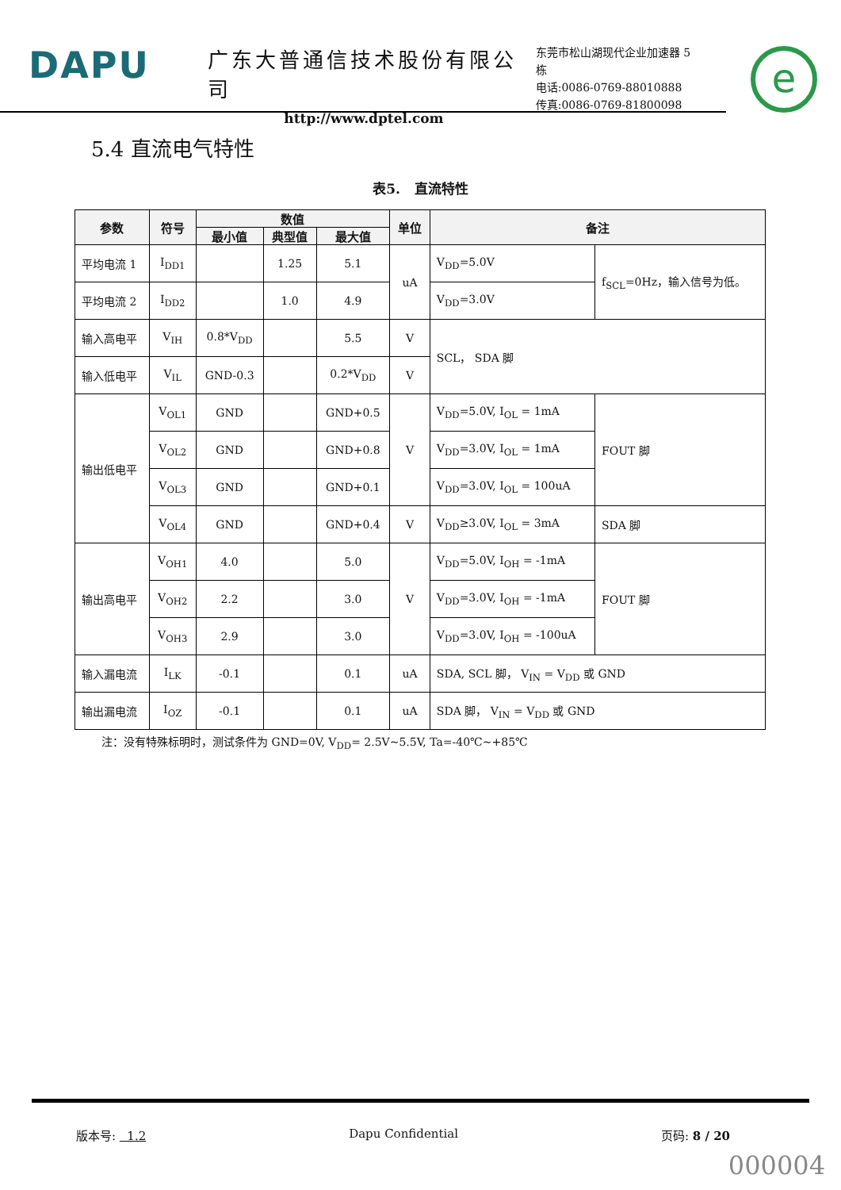DAPU
广东大普通信技术股份有限公司
http://www.dptel.com
东莞市松山湖现代企业加速器 5 栋
电话:0086-0769-88010888
传真:0086-0769-81800098
e
5.4 直流电气特性
表5. 直流特性
| 参数 | 符号 | 数值 | | | 单位 | 备注 | |
| --- | --- | --- | --- | --- | --- | --- | --- |
| | | 最小值 | 典型值 | 最大值 | | | |
| 平均电流 1 | I<sub>DD1</sub> | | 1.25 | 5.1 | uA | V<sub>DD</sub>=5.0V | f<sub>SCL</sub>=0Hz，输入信号为低。 |
| 平均电流 2 | I<sub>DD2</sub> | | 1.0 | 4.9 | | V<sub>DD</sub>=3.0V | |
| 输入高电平 | V<sub>IH</sub> | 0.8*V<sub>DD</sub> | | 5.5 | V | SCL， SDA 脚 | |
| 输入低电平 | V<sub>IL</sub> | GND-0.3 | | 0.2*V<sub>DD</sub> | V | | |
| 输出低电平 | V<sub>OL1</sub> | GND | | GND+0.5 | V | V<sub>DD</sub>=5.0V, I<sub>OL</sub> = 1mA | FOUT 脚 |
| | V<sub>OL2</sub> | GND | | GND+0.8 | | V<sub>DD</sub>=3.0V, I<sub>OL</sub> = 1mA | |
| | V<sub>OL3</sub> | GND | | GND+0.1 | | V<sub>DD</sub>=3.0V, I<sub>OL</sub> = 100uA | |
| | V<sub>OL4</sub> | GND | | GND+0.4 | V | V<sub>DD</sub>≥3.0V, I<sub>OL</sub> = 3mA | SDA 脚 |
| 输出高电平 | V<sub>OH1</sub> | 4.0 | | 5.0 | V | V<sub>DD</sub>=5.0V, I<sub>OH</sub> = -1mA | FOUT 脚 |
| | V<sub>OH2</sub> | 2.2 | | 3.0 | | V<sub>DD</sub>=3.0V, I<sub>OH</sub> = -1mA | |
| | V<sub>OH3</sub> | 2.9 | | 3.0 | | V<sub>DD</sub>=3.0V, I<sub>OH</sub> = -100uA | |
| 输入漏电流 | I<sub>LK</sub> | -0.1 | | 0.1 | uA | SDA, SCL 脚， V<sub>IN</sub> = V<sub>DD</sub> 或 GND | |
| 输出漏电流 | I<sub>OZ</sub> | -0.1 | | 0.1 | uA | SDA 脚， V<sub>IN</sub> = V<sub>DD</sub> 或 GND | |
注：没有特殊标明时，测试条件为 GND=0V, V<sub>DD</sub>= 2.5V~5.5V, Ta=-40℃~+85℃
版本号: 1.2 Dapu Confidential 页码: 8 / 20
000004